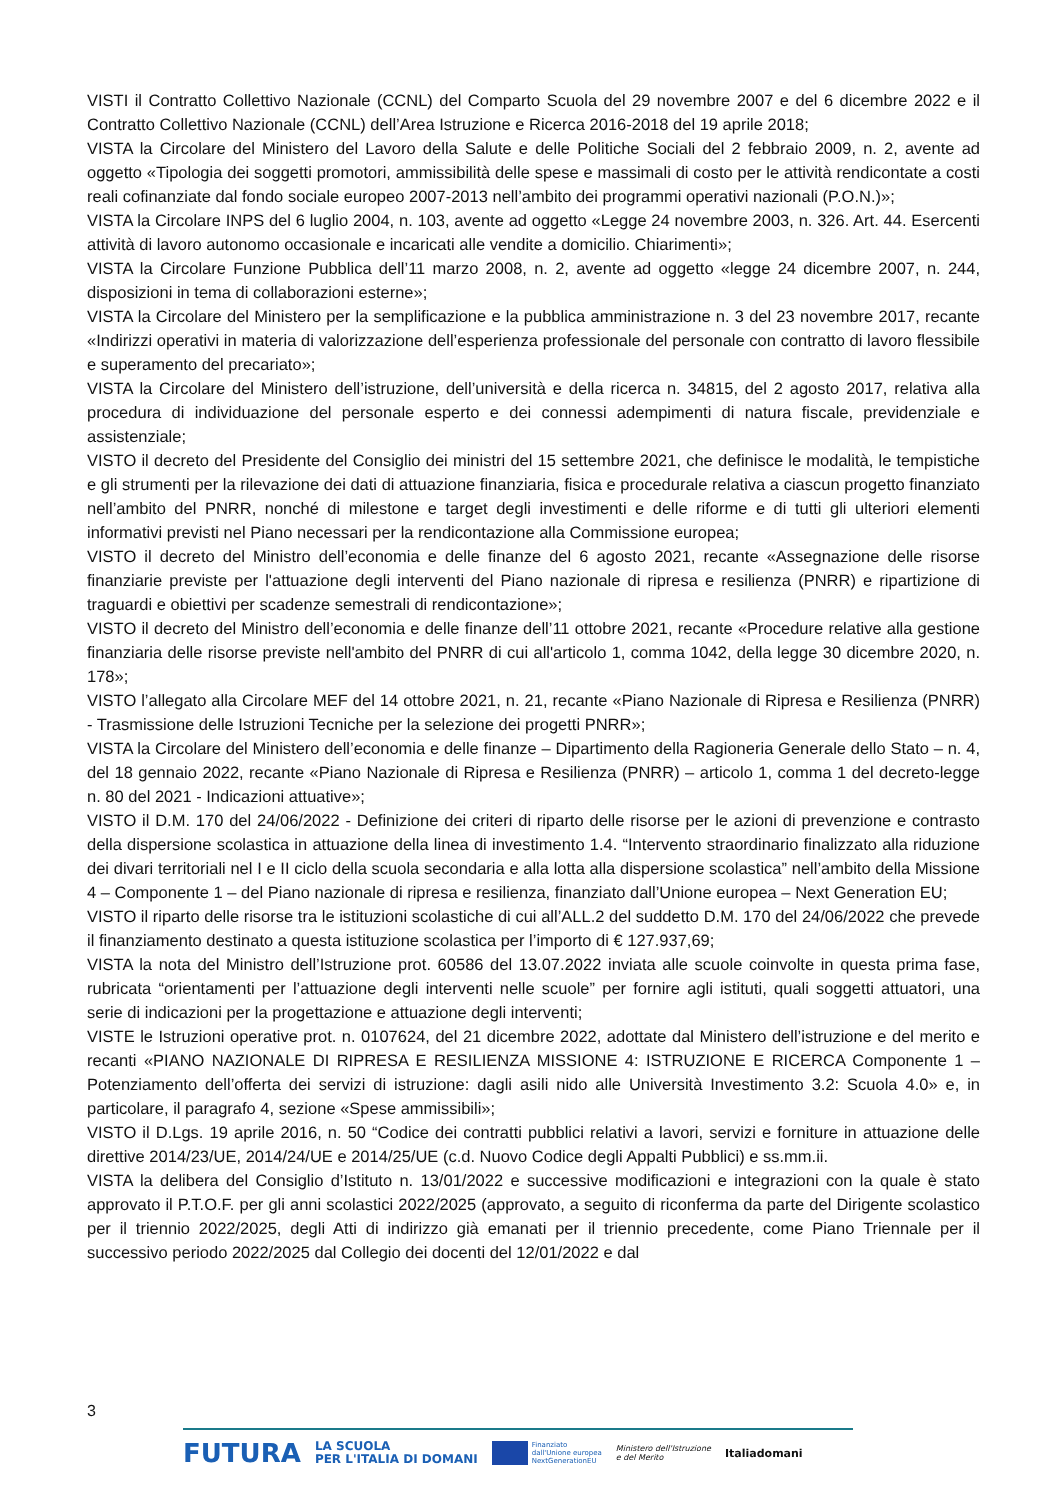VISTI il Contratto Collettivo Nazionale (CCNL) del Comparto Scuola del 29 novembre 2007 e del 6 dicembre 2022 e il Contratto Collettivo Nazionale (CCNL) dell’Area Istruzione e Ricerca 2016-2018 del 19 aprile 2018;
VISTA la Circolare del Ministero del Lavoro della Salute e delle Politiche Sociali del 2 febbraio 2009, n. 2, avente ad oggetto «Tipologia dei soggetti promotori, ammissibilità delle spese e massimali di costo per le attività rendicontate a costi reali cofinanziate dal fondo sociale europeo 2007-2013 nell’ambito dei programmi operativi nazionali (P.O.N.)»;
VISTA la Circolare INPS del 6 luglio 2004, n. 103, avente ad oggetto «Legge 24 novembre 2003, n. 326. Art. 44. Esercenti attività di lavoro autonomo occasionale e incaricati alle vendite a domicilio. Chiarimenti»;
VISTA la Circolare Funzione Pubblica dell’11 marzo 2008, n. 2, avente ad oggetto «legge 24 dicembre 2007, n. 244, disposizioni in tema di collaborazioni esterne»;
VISTA la Circolare del Ministero per la semplificazione e la pubblica amministrazione n. 3 del 23 novembre 2017, recante «Indirizzi operativi in materia di valorizzazione dell’esperienza professionale del personale con contratto di lavoro flessibile e superamento del precariato»;
VISTA la Circolare del Ministero dell’istruzione, dell’università e della ricerca n. 34815, del 2 agosto 2017, relativa alla procedura di individuazione del personale esperto e dei connessi adempimenti di natura fiscale, previdenziale e assistenziale;
VISTO il decreto del Presidente del Consiglio dei ministri del 15 settembre 2021, che definisce le modalità, le tempistiche e gli strumenti per la rilevazione dei dati di attuazione finanziaria, fisica e procedurale relativa a ciascun progetto finanziato nell’ambito del PNRR, nonché di milestone e target degli investimenti e delle riforme e di tutti gli ulteriori elementi informativi previsti nel Piano necessari per la rendicontazione alla Commissione europea;
VISTO il decreto del Ministro dell’economia e delle finanze del 6 agosto 2021, recante «Assegnazione delle risorse finanziarie previste per l'attuazione degli interventi del Piano nazionale di ripresa e resilienza (PNRR) e ripartizione di traguardi e obiettivi per scadenze semestrali di rendicontazione»;
VISTO il decreto del Ministro dell’economia e delle finanze dell’11 ottobre 2021, recante «Procedure relative alla gestione finanziaria delle risorse previste nell'ambito del PNRR di cui all'articolo 1, comma 1042, della legge 30 dicembre 2020, n. 178»;
VISTO l’allegato alla Circolare MEF del 14 ottobre 2021, n. 21, recante «Piano Nazionale di Ripresa e Resilienza (PNRR) - Trasmissione delle Istruzioni Tecniche per la selezione dei progetti PNRR»;
VISTA la Circolare del Ministero dell’economia e delle finanze – Dipartimento della Ragioneria Generale dello Stato – n. 4, del 18 gennaio 2022, recante «Piano Nazionale di Ripresa e Resilienza (PNRR) – articolo 1, comma 1 del decreto-legge n. 80 del 2021 - Indicazioni attuative»;
VISTO il D.M. 170 del 24/06/2022 - Definizione dei criteri di riparto delle risorse per le azioni di prevenzione e contrasto della dispersione scolastica in attuazione della linea di investimento 1.4. “Intervento straordinario finalizzato alla riduzione dei divari territoriali nel I e II ciclo della scuola secondaria e alla lotta alla dispersione scolastica” nell’ambito della Missione 4 – Componente 1 – del Piano nazionale di ripresa e resilienza, finanziato dall’Unione europea – Next Generation EU;
VISTO il riparto delle risorse tra le istituzioni scolastiche di cui all’ALL.2 del suddetto D.M. 170 del 24/06/2022 che prevede il finanziamento destinato a questa istituzione scolastica per l’importo di € 127.937,69;
VISTA la nota del Ministro dell’Istruzione prot. 60586 del 13.07.2022 inviata alle scuole coinvolte in questa prima fase, rubricata “orientamenti per l’attuazione degli interventi nelle scuole” per fornire agli istituti, quali soggetti attuatori, una serie di indicazioni per la progettazione e attuazione degli interventi;
VISTE le Istruzioni operative prot. n. 0107624, del 21 dicembre 2022, adottate dal Ministero dell’istruzione e del merito e recanti «PIANO NAZIONALE DI RIPRESA E RESILIENZA MISSIONE 4: ISTRUZIONE E RICERCA Componente 1 – Potenziamento dell’offerta dei servizi di istruzione: dagli asili nido alle Università Investimento 3.2: Scuola 4.0» e, in particolare, il paragrafo 4, sezione «Spese ammissibili»;
VISTO il D.Lgs. 19 aprile 2016, n. 50 “Codice dei contratti pubblici relativi a lavori, servizi e forniture in attuazione delle direttive 2014/23/UE, 2014/24/UE e 2014/25/UE (c.d. Nuovo Codice degli Appalti Pubblici) e ss.mm.ii.
VISTA la delibera del Consiglio d’Istituto n. 13/01/2022 e successive modificazioni e integrazioni con la quale è stato approvato il P.T.O.F. per gli anni scolastici 2022/2025 (approvato, a seguito di riconferma da parte del Dirigente scolastico per il triennio 2022/2025, degli Atti di indirizzo già emanati per il triennio precedente, come Piano Triennale per il successivo periodo 2022/2025 dal Collegio dei docenti del 12/01/2022 e dal
3
FUTURA LA SCUOLA
PER L'ITALIA DI DOMANI Finanziato
dall'Unione europea
NextGenerationEU Ministero dell'Istruzione
e del Merito Italiadomani